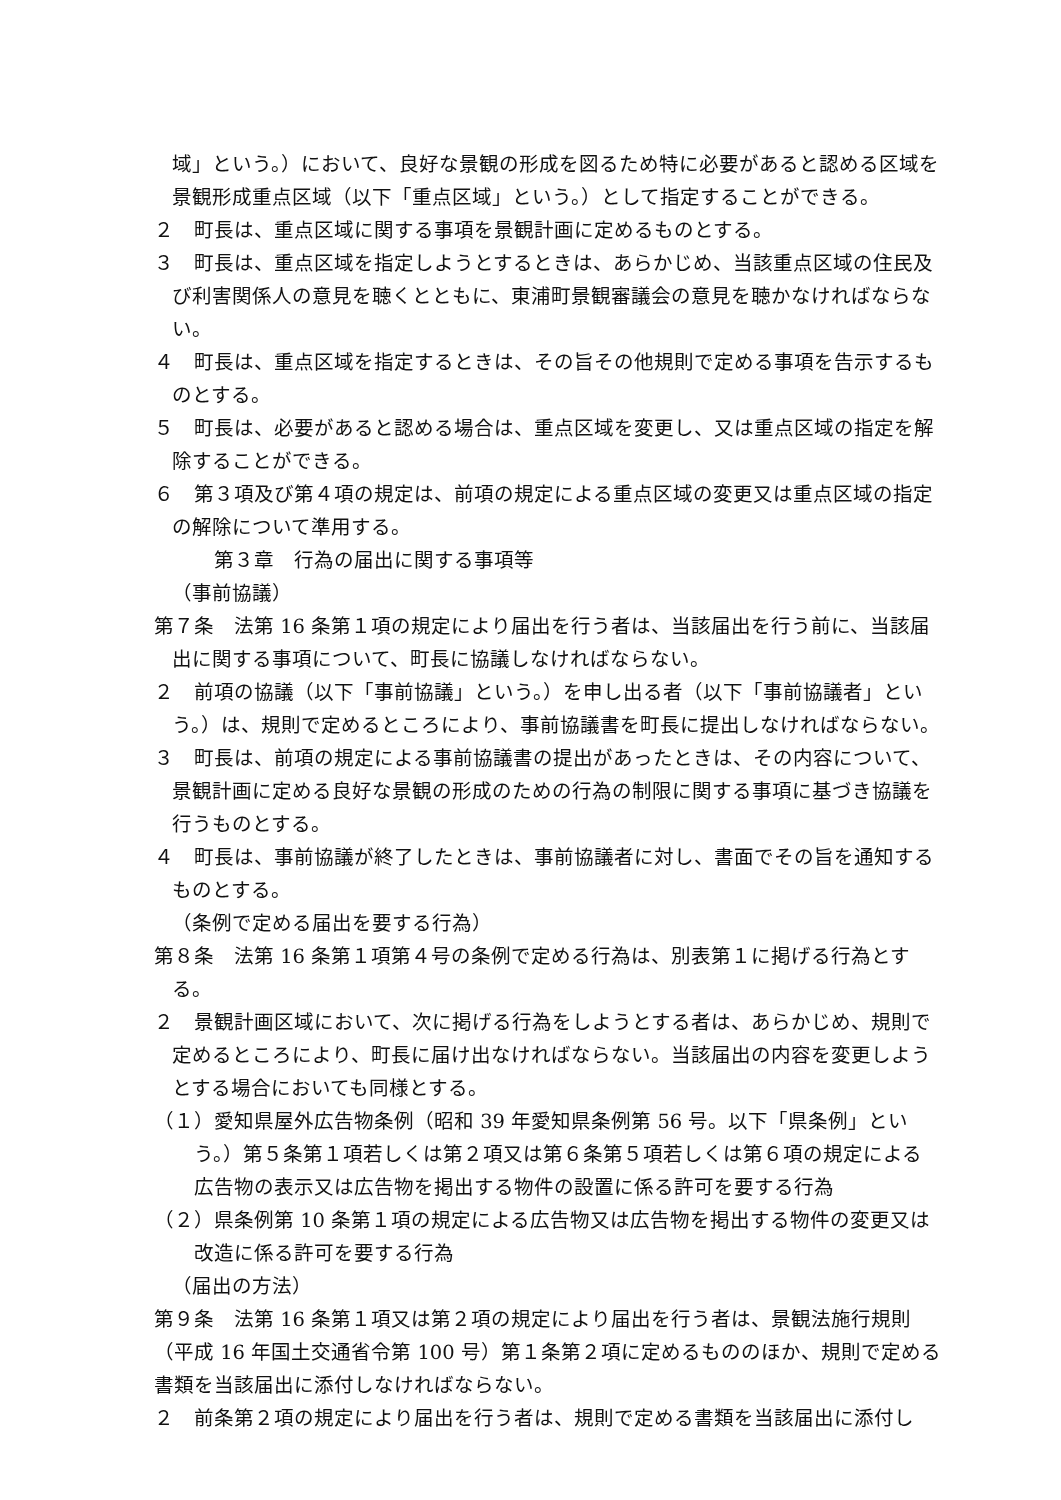域」という。）において、良好な景観の形成を図るため特に必要があると認める区域を景観形成重点区域（以下「重点区域」という。）として指定することができる。
２　町長は、重点区域に関する事項を景観計画に定めるものとする。
３　町長は、重点区域を指定しようとするときは、あらかじめ、当該重点区域の住民及び利害関係人の意見を聴くとともに、東浦町景観審議会の意見を聴かなければならない。
４　町長は、重点区域を指定するときは、その旨その他規則で定める事項を告示するものとする。
５　町長は、必要があると認める場合は、重点区域を変更し、又は重点区域の指定を解除することができる。
６　第３項及び第４項の規定は、前項の規定による重点区域の変更又は重点区域の指定の解除について準用する。
第３章　行為の届出に関する事項等
（事前協議）
第７条　法第 16 条第１項の規定により届出を行う者は、当該届出を行う前に、当該届出に関する事項について、町長に協議しなければならない。
２　前項の協議（以下「事前協議」という。）を申し出る者（以下「事前協議者」という。）は、規則で定めるところにより、事前協議書を町長に提出しなければならない。
３　町長は、前項の規定による事前協議書の提出があったときは、その内容について、景観計画に定める良好な景観の形成のための行為の制限に関する事項に基づき協議を行うものとする。
４　町長は、事前協議が終了したときは、事前協議者に対し、書面でその旨を通知するものとする。
（条例で定める届出を要する行為）
第８条　法第 16 条第１項第４号の条例で定める行為は、別表第１に掲げる行為とする。
２　景観計画区域において、次に掲げる行為をしようとする者は、あらかじめ、規則で定めるところにより、町長に届け出なければならない。当該届出の内容を変更しようとする場合においても同様とする。
（１）愛知県屋外広告物条例（昭和 39 年愛知県条例第 56 号。以下「県条例」という。）第５条第１項若しくは第２項又は第６条第５項若しくは第６項の規定による広告物の表示又は広告物を掲出する物件の設置に係る許可を要する行為
（２）県条例第 10 条第１項の規定による広告物又は広告物を掲出する物件の変更又は改造に係る許可を要する行為
（届出の方法）
第９条　法第 16 条第１項又は第２項の規定により届出を行う者は、景観法施行規則（平成 16 年国土交通省令第 100 号）第１条第２項に定めるもののほか、規則で定める書類を当該届出に添付しなければならない。
２　前条第２項の規定により届出を行う者は、規則で定める書類を当該届出に添付し